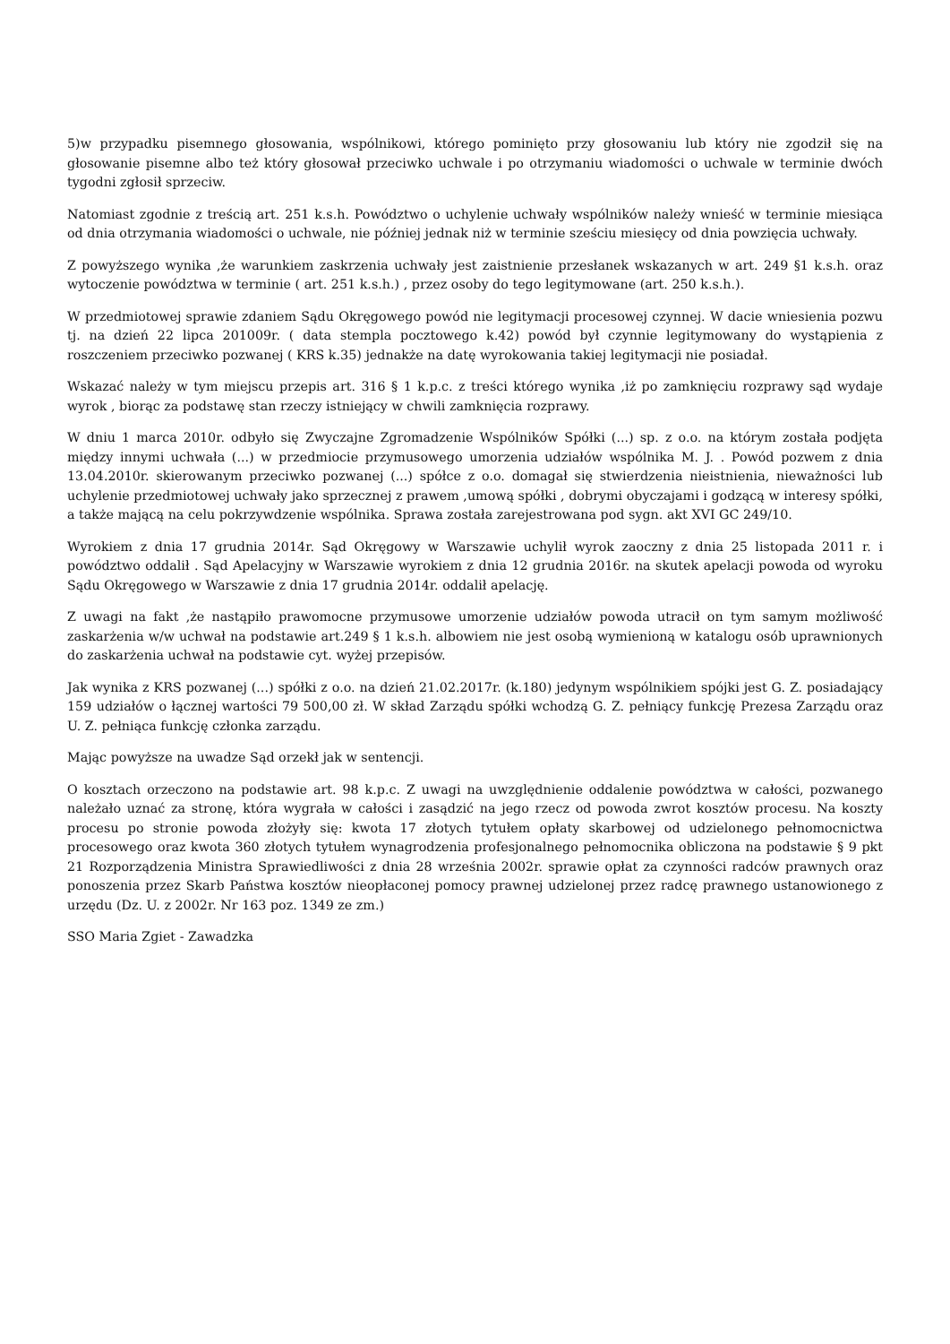5)w przypadku pisemnego głosowania, wspólnikowi, którego pominięto przy głosowaniu lub który nie zgodził się na głosowanie pisemne albo też który głosował przeciwko uchwale i po otrzymaniu wiadomości o uchwale w terminie dwóch tygodni zgłosił sprzeciw.
Natomiast zgodnie z treścią art. 251 k.s.h. Powództwo o uchylenie uchwały wspólników należy wnieść w terminie miesiąca od dnia otrzymania wiadomości o uchwale, nie później jednak niż w terminie sześciu miesięcy od dnia powzięcia uchwały.
Z powyższego wynika ,że warunkiem zaskrzenia uchwały jest zaistnienie przesłanek wskazanych w art. 249 §1 k.s.h. oraz wytoczenie powództwa w terminie ( art. 251 k.s.h.) , przez osoby do tego legitymowane (art. 250 k.s.h.).
W przedmiotowej sprawie zdaniem Sądu Okręgowego powód nie legitymacji procesowej czynnej. W dacie wniesienia pozwu tj. na dzień 22 lipca 201009r. ( data stempla pocztowego k.42) powód był czynnie legitymowany do wystąpienia z roszczeniem przeciwko pozwanej ( KRS k.35) jednakże na datę wyrokowania takiej legitymacji nie posiadał.
Wskazać należy w tym miejscu przepis art. 316 § 1 k.p.c. z treści którego wynika ,iż po zamknięciu rozprawy sąd wydaje wyrok , biorąc za podstawę stan rzeczy istniejący w chwili zamknięcia rozprawy.
W dniu 1 marca 2010r. odbyło się Zwyczajne Zgromadzenie Wspólników Spółki (...) sp. z o.o. na którym została podjęta między innymi uchwała (...) w przedmiocie przymusowego umorzenia udziałów wspólnika M. J. . Powód pozwem z dnia 13.04.2010r. skierowanym przeciwko pozwanej (...) spółce z o.o. domagał się stwierdzenia nieistnienia, nieważności lub uchylenie przedmiotowej uchwały jako sprzecznej z prawem ,umową spółki , dobrymi obyczajami i godzącą w interesy spółki, a także mającą na celu pokrzywdzenie wspólnika. Sprawa została zarejestrowana pod sygn. akt XVI GC 249/10.
Wyrokiem z dnia 17 grudnia 2014r. Sąd Okręgowy w Warszawie uchylił wyrok zaoczny z dnia 25 listopada 2011 r. i powództwo oddalił . Sąd Apelacyjny w Warszawie wyrokiem z dnia 12 grudnia 2016r. na skutek apelacji powoda od wyroku Sądu Okręgowego w Warszawie z dnia 17 grudnia 2014r. oddalił apelację.
Z uwagi na fakt ,że nastąpiło prawomocne przymusowe umorzenie udziałów powoda utracił on tym samym możliwość zaskarżenia w/w uchwał na podstawie art.249 § 1 k.s.h. albowiem nie jest osobą wymienioną w katalogu osób uprawnionych do zaskarżenia uchwał na podstawie cyt. wyżej przepisów.
Jak wynika z KRS pozwanej (...) spółki z o.o. na dzień 21.02.2017r. (k.180) jedynym wspólnikiem spójki jest G. Z. posiadający 159 udziałów o łącznej wartości 79 500,00 zł. W skład Zarządu spółki wchodzą G. Z. pełniący funkcję Prezesa Zarządu oraz U. Z. pełniąca funkcję członka zarządu.
Mając powyższe na uwadze Sąd orzekł jak w sentencji.
O kosztach orzeczono na podstawie art. 98 k.p.c. Z uwagi na uwzględnienie oddalenie powództwa w całości, pozwanego należało uznać za stronę, która wygrała w całości i zasądzić na jego rzecz od powoda zwrot kosztów procesu. Na koszty procesu po stronie powoda złożyły się: kwota 17 złotych tytułem opłaty skarbowej od udzielonego pełnomocnictwa procesowego oraz kwota 360 złotych tytułem wynagrodzenia profesjonalnego pełnomocnika obliczona na podstawie § 9 pkt 21 Rozporządzenia Ministra Sprawiedliwości z dnia 28 września 2002r. sprawie opłat za czynności radców prawnych oraz ponoszenia przez Skarb Państwa kosztów nieopłaconej pomocy prawnej udzielonej przez radcę prawnego ustanowionego z urzędu (Dz. U. z 2002r. Nr 163 poz. 1349 ze zm.)
SSO Maria Zgiet - Zawadzka